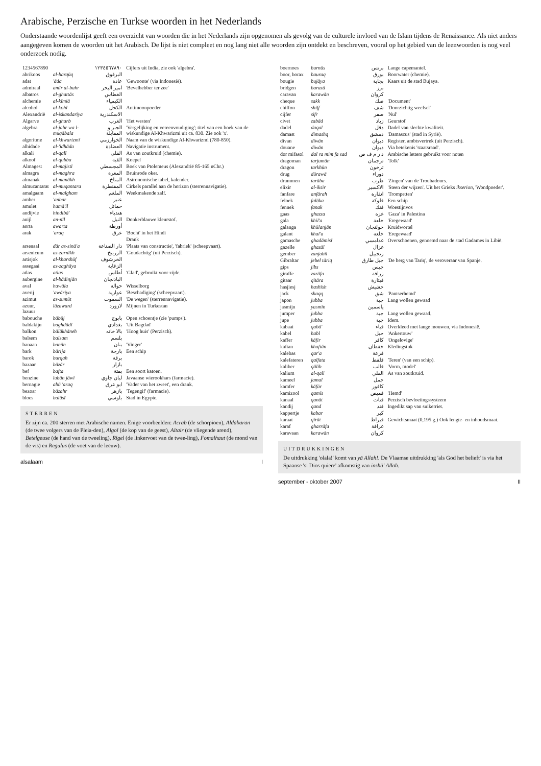Arabische, Perzische en Turkse woorden in het Nederlands
Onderstaande woordenlijst geeft een overzicht van woorden die in het Nederlands zijn opgenomen als gevolg van de culturele invloed van de Islam tijdens de Renaissance. Als niet anders aangegeven komen de woorden uit het Arabisch. De lijst is niet compleet en nog lang niet alle woorden zijn ontdekt en beschreven, vooral op het gebied van de leenwoorden is nog veel onderzoek nodig.
| 1234567890 | | ١٢٣٤٥٦٧٨٩٠ | Cijfers uit India, zie ook 'algebra'. |
| abrikoos | al-barqūq | البرقوق | |
| adat | 'āda | عادة | 'Gewoonte' (via Indonesië). |
| admiraal | amīr al-bahr | امير البحر | 'Bevelhebber ter zee' |
| albatros | al-ghattās | الغطاس | |
| alchemie | al-kīmiā | الكيمياء | |
| alcohol | al-kohl | الكحل | Antimoonpoeder |
| Alexandrië | al-iskandarīya | الاسكندرية | |
| Algarve | al-gharb | الغرب | 'Het westen' |
| algebra | al-jabr wa l-muqābala | الجبر و المقابلة | 'Vergelijking en vereenvoudiging'; titel van een boek van de wiskundige Al-Khwarizmi uit ca. 830. Zie ook 'x'. |
| algoritme | al-khwarizmī | الخوارزمي | Naam van de wiskundige Al-Khwarizmi (780-850). |
| alhidade | al-'idhāda | العضادة | Navigatie instrument. |
| alkali | al-qalī | القلي | As van zoutkruid (chemie). |
| alkoof | al-qubba | القبة | Koepel |
| Almagest | al-majistī | المجسطي | Boek van Ptolemeus (Alexandrië 85-165 nChr.) |
| almagra | al-maghra | المغرة | Bruinrode oker. |
| almanak | al-manākh | المناخ | Astronomische tabel, kalender. |
| almucantarat | al-muqantara | المقنطرة | Cirkels parallel aan de horizon (sterrennavigatie). |
| amalgaam | al-malgham | الملغم | Weekmakende zalf. |
| amber | 'anbar | عنبر | |
| amulet | hamā'il | حمائل | |
| andijvie | hindibā' | هندباء | |
| anijl | an-nīl | النيل | Donkerblauwe kleurstof. |
| aorta | awarta | أورطة | |
| arak | 'araq | عرق | 'Bocht' in het Hindi |
| | | | Drank |
| arsenaal | dār as-sinā'a | دار الصناعة | 'Plaats van constructie', 'fabriek' (scheepvaart). |
| arsenicum | az-zarnīkh | الزرنيخ | 'Goudachtig' (uit Perzisch). |
| artisjok | al-kharshūf | الخرشوف | |
| assegaai | az-zaghāya | الزغاية | |
| atlas | atlas | أطلس | 'Glad', gebruikt voor zijde. |
| aubergine | al-bādinjān | الباذنجان | |
| aval | hawāla | حوالة | Wisselborg |
| averij | 'awārīya | عوارية | 'Beschadiging' (scheepvaart). |
| azimut | as-sumūt | السموت | 'De wegen' (sterrennavigatie). |
| azuur, lazuur | lāzaward | لازورد | Mijnen in Turkestan |
| babouche | bābūj | بابوج | Open schoentje (zie 'pumps'). |
| baldakijn | baghdādī | بغدادي | 'Uit Bagdad' |
| balkon | bālākhāneh | بالا خانه | 'Hoog huis' (Perzisch). |
| balsem | balsam | بلسم | |
| banaan | banān | بنان | 'Vinger' |
| bark | bārija | بارجة | Een schip |
| barok | burqah | برقة | |
| bazaar | bāzār | بازار | |
| bef | bafta | بفتة | Een soort katoen. |
| benzine | lubān jāwī | لبان جاوي | Javaanse wierookhars (farmacie). |
| bernagie | abū 'araq | ابو عرق | 'Vader van het zweet', een drank. |
| bezoar | bāzahr | بازهر | 'Tegengif' (farmacie). |
| bloes | balūsī | بلوسي | Stad in Egypte. |
STERREN
Er zijn ca. 200 sterren met Arabische namen. Enige voorbeelden: Acrab (de schorpioen), Aldabaran (de twee volgers van de Pleia-den), Algol (de kop van de geest), Altair (de vliegende arend), Betelgeuse (de hand van de tweeling), Rigel (de linkervoet van de twee-ling), Fomalhaut (de mond van de vis) en Regulus (de voet van de leeuw).
alsalaam I
| boernoes | burnūs | برنس | Lange capemantel. |
| boor, borax | bauraq | بورق | Boorwater (chemie). |
| bougie | bujāya | بجاية | Kaars uit de stad Bujaya. |
| bridgen | barazā | برز | |
| caravan | karawān | كروان | |
| cheque | sakk | صك | 'Document' |
| chiffon | shiff | شف | 'Doorzichtig weefsel' |
| cijfer | sifr | صفر | 'Nul' |
| civet | zabād | زباد | Geurstof |
| dadel | daqal | دقل | Dadel van slechte kwaliteit. |
| damast | dimashq | دمشق | 'Damascus' (stad in Syrië). |
| divan | dīwān | ديوان | Register, ambtsvertrek (uit Perzisch). |
| douane | dīwān | ديوان | Via betekenis 'staatsraad'. |
| dor mifasol | dal ra mim fa sad | د ر م ف ص | Arabische letters gebruikt voor noten |
| dragoman | tarjumān | ترجمان | 'Tolk' |
| dragon | tarkhūn | ترخون | |
| drug | dūrawā | دوراء | |
| drummen | tarāba | طرب | 'Zingen' van de Troubadours. |
| elixir | al-iksīr | الاكسير | 'Steen der wijzen'. Uit het Grieks ikserion , 'Wondpoeder'. |
| fanfare | anfārah | انفارة | 'Trompetten' |
| feloek | falūka | فلوكة | Een schip |
| fennek | fanak | فنك | Woestijnvos |
| gaas | ghazza | غزة | 'Gaza' in Palestina |
| gala | khil'a | خلعة | 'Eregewaad' |
| galanga | khūlanjān | خولنجان | Kruidwortel |
| galant | khal'a | خلعة | 'Eregewaad' |
| gamasche | ghadāmisī | غدامسي | Overschoenen, genoemd naar de stad Gadames in Libië. |
| gazelle | ghazāl | غزال | |
| gember | zanjabīl | زنجبيل | |
| Gibraltar | jebel tāriq | جبل طارق | 'De berg van Tariq', de veroveraar van Spanje. |
| gips | jibs | جبس | |
| giraffe | zarāfa | زرافة | |
| gitaar | qītāra | قيتارة | |
| hasjiesj | hashīsh | حشيش | |
| jack | shaqq | شق | 'Pantserhemd' |
| japon | jubba | جبة | Lang wollen gewaad |
| jasmijn | yasmīn | ياسمين | |
| jumper | jubba | جبة | Lang wollen gewaad. |
| jupe | jubba | جبة | Idem. |
| kabaai | qabā' | قباء | Overkleed met lange mouwen, via Indonesië. |
| kabel | habl | حبل | 'Ankertouw' |
| kaffer | kāfir | كافر | 'Ongelovige' |
| kaftan | khaftān | خفطان | Kledingstuk |
| kalebas | qar'a | قرعة | |
| kalefateren | qalfata | قلفط | 'Teren' (van een schip). |
| kaliber | qālib | قالب | 'Vorm, model' |
| kalium | al-qalī | القلي | As van zoutkruid. |
| kameel | jamal | جمل | |
| kamfer | kāfūr | كافور | |
| kamizool | qamīs | قميص | 'Hemd' |
| kanaal | qanāt | قنات | Perzisch bevloeiingssysteem |
| kandij | qand | قند | Ingedikt sap van suikerriet. |
| kappertje | kabar | كبر | |
| karaat | qīrāt | قيراط | Gewichtsmaat (0,195 g.) Ook lengte- en inhoudsmaat. |
| karaf | gharrāfa | غرافة | |
| karavaan | karawān | كروان | |
UITDRUKKINGEN
De uitdrukking 'olala!' komt van yā Allah!. De Vlaamse uitdrukking 'als God het belieft' is via het Spaanse 'si Dios quiere' afkomstig van inshā' Allah.
september - oktober 2007 II